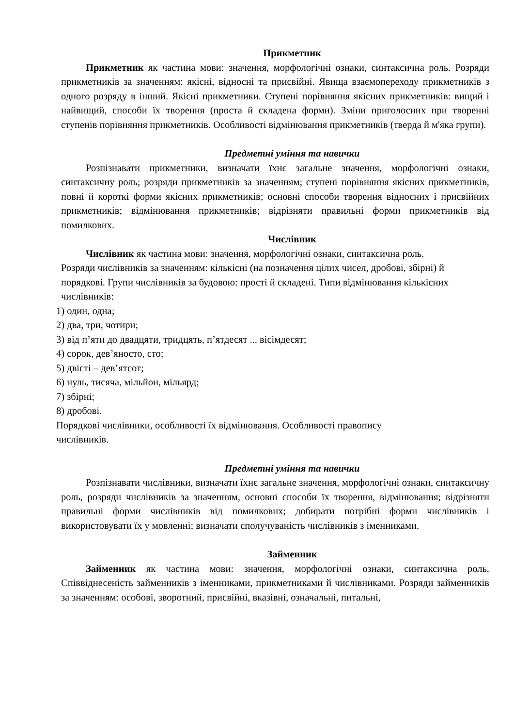Прикметник
Прикметник як частина мови: значення, морфологічні ознаки, синтаксична роль. Розряди прикметників за значенням: якісні, відносні та присвійні. Явища взаємопереходу прикметників з одного розряду в інший. Якісні прикметники. Ступені порівняння якісних прикметників: вищий і найвищий, способи їх творення (проста й складена форми). Зміни приголосних при творенні ступенів порівняння прикметників. Особливості відмінювання прикметників (тверда й м'яка групи).
Предметні уміння та навички
Розпізнавати прикметники, визначати їхнє загальне значення, морфологічні ознаки, синтаксичну роль; розряди прикметників за значенням; ступені порівняння якісних прикметників, повні й короткі форми якісних прикметників; основні способи творення відносних і присвійних прикметників; відмінювання прикметників; відрізняти правильні форми прикметників від помилкових.
Числівник
Числівник як частина мови: значення, морфологічні ознаки, синтаксична роль.
Розряди числівників за значенням: кількісні (на позначення цілих чисел, дробові, збірні) й порядкові. Групи числівників за будовою: прості й складені. Типи відмінювання кількісних числівників:
1) один, одна;
2) два, три, чотири;
3) від п’яти до двадцяти, тридцять, п’ятдесят ... вісімдесят;
4) сорок, дев’яносто, сто;
5) двісті – дев’ятсот;
6) нуль, тисяча, мільйон, мільярд;
7) збірні;
8) дробові.
Порядкові числівники, особливості їх відмінювання. Особливості правопису
числівників.
Предметні уміння та навички
Розпізнавати числівники, визначати їхнє загальне значення, морфологічні ознаки, синтаксичну роль, розряди числівників за значенням, основні способи їх творення, відмінювання; відрізняти правильні форми числівників від помилкових; добирати потрібні форми числівників і використовувати їх у мовленні; визначати сполучуваність числівників з іменниками.
Займенник
Займенник як частина мови: значення, морфологічні ознаки, синтаксична роль. Співвіднесеність займенників з іменниками, прикметниками й числівниками. Розряди займенників за значенням: особові, зворотний, присвійні, вказівні, означальні, питальні,